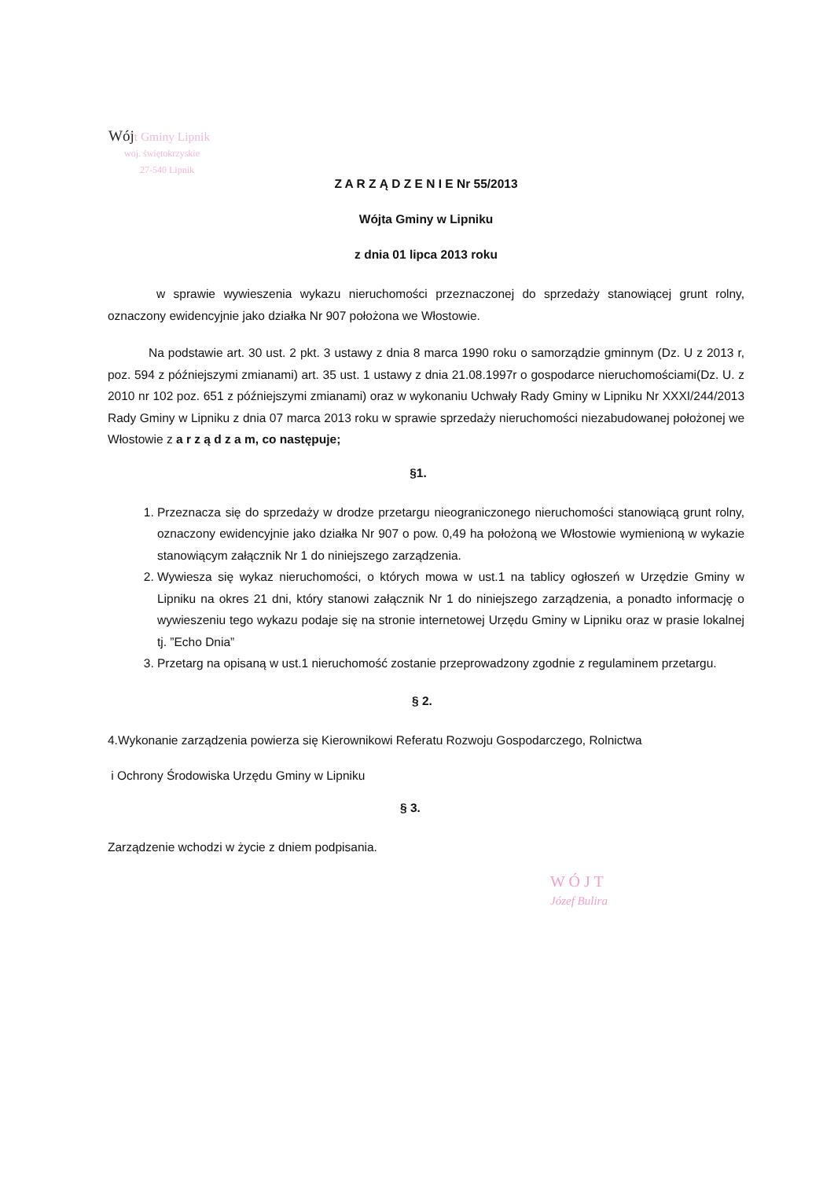Wój t Gminy Lipnik
woj. świętokrzyskie
27-540 Lipnik
Z A R Z Ą D Z E N I E Nr 55/2013
Wójta Gminy w Lipniku
z dnia 01 lipca 2013 roku
w sprawie wywieszenia wykazu nieruchomości przeznaczonej do sprzedaży stanowiącej grunt rolny, oznaczony ewidencyjnie jako działka Nr 907 położona we Włostowie.
Na podstawie art. 30 ust. 2 pkt. 3 ustawy z dnia 8 marca 1990 roku o samorządzie gminnym (Dz. U z 2013 r, poz. 594 z późniejszymi zmianami) art. 35 ust. 1 ustawy z dnia 21.08.1997r o gospodarce nieruchomościami(Dz. U. z 2010 nr 102 poz. 651 z późniejszymi zmianami) oraz w wykonaniu Uchwały Rady Gminy w Lipniku Nr XXXI/244/2013 Rady Gminy w Lipniku z dnia 07 marca 2013 roku w sprawie sprzedaży nieruchomości niezabudowanej położonej we Włostowie z a r z ą d z a m, co następuje;
§1.
1. Przeznacza się do sprzedaży w drodze przetargu nieograniczonego nieruchomości stanowiącą grunt rolny, oznaczony ewidencyjnie jako działka Nr 907 o pow. 0,49 ha położoną we Włostowie wymienioną w wykazie stanowiącym załącznik Nr 1 do niniejszego zarządzenia.
2. Wywiesza się wykaz nieruchomości, o których mowa w ust.1 na tablicy ogłoszeń w Urzędzie Gminy w Lipniku na okres 21 dni, który stanowi załącznik Nr 1 do niniejszego zarządzenia, a ponadto informację o wywieszeniu tego wykazu podaje się na stronie internetowej Urzędu Gminy w Lipniku oraz w prasie lokalnej tj. ”Echo Dnia”
3. Przetarg na opisaną w ust.1 nieruchomość zostanie przeprowadzony zgodnie z regulaminem przetargu.
§ 2.
4.Wykonanie zarządzenia powierza się Kierownikowi Referatu Rozwoju Gospodarczego, Rolnictwa
i Ochrony Środowiska Urzędu Gminy w Lipniku
§ 3.
Zarządzenie wchodzi w życie z dniem podpisania.
W Ó J T
Józef Bulira